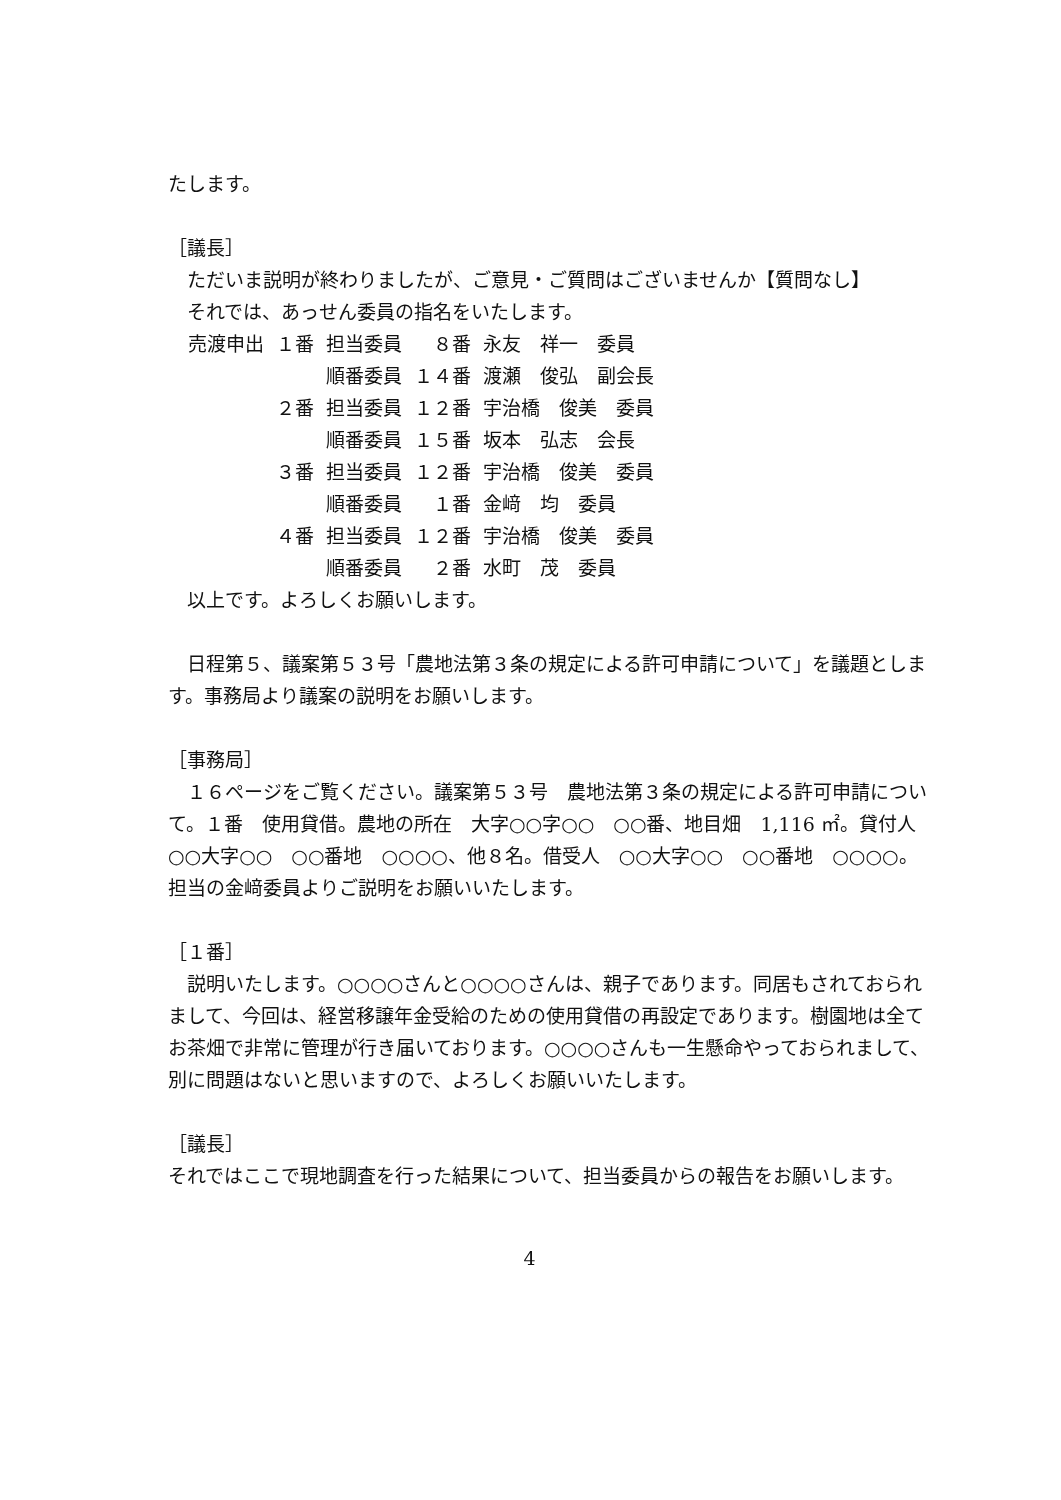たします。
［議長］
　ただいま説明が終わりましたが、ご意見・ご質問はございませんか【質問なし】
　それでは、あっせん委員の指名をいたします。
| 売渡申出 | １番 | 担当委員 | ８番 | 永友 祥一 委員 |
| | | 順番委員 | １４番 | 渡瀬 俊弘 副会長 |
| | ２番 | 担当委員 | １２番 | 宇治橋 俊美 委員 |
| | | 順番委員 | １５番 | 坂本 弘志 会長 |
| | ３番 | 担当委員 | １２番 | 宇治橋 俊美 委員 |
| | | 順番委員 | １番 | 金﨑 均 委員 |
| | ４番 | 担当委員 | １２番 | 宇治橋 俊美 委員 |
| | | 順番委員 | ２番 | 水町 茂 委員 |
　以上です。よろしくお願いします。
　日程第５、議案第５３号「農地法第３条の規定による許可申請について」を議題とします。事務局より議案の説明をお願いします。
［事務局］
　１６ページをご覧ください。議案第５３号　農地法第３条の規定による許可申請について。１番　使用貸借。農地の所在　大字○○字○○　○○番、地目畑　1,116 ㎡。貸付人　○○大字○○　○○番地　○○○○、他８名。借受人　○○大字○○　○○番地　○○○○。担当の金﨑委員よりご説明をお願いいたします。
［１番］
　説明いたします。○○○○さんと○○○○さんは、親子であります。同居もされておられまして、今回は、経営移譲年金受給のための使用貸借の再設定であります。樹園地は全てお茶畑で非常に管理が行き届いております。○○○○さんも一生懸命やっておられまして、別に問題はないと思いますので、よろしくお願いいたします。
［議長］
それではここで現地調査を行った結果について、担当委員からの報告をお願いします。
4